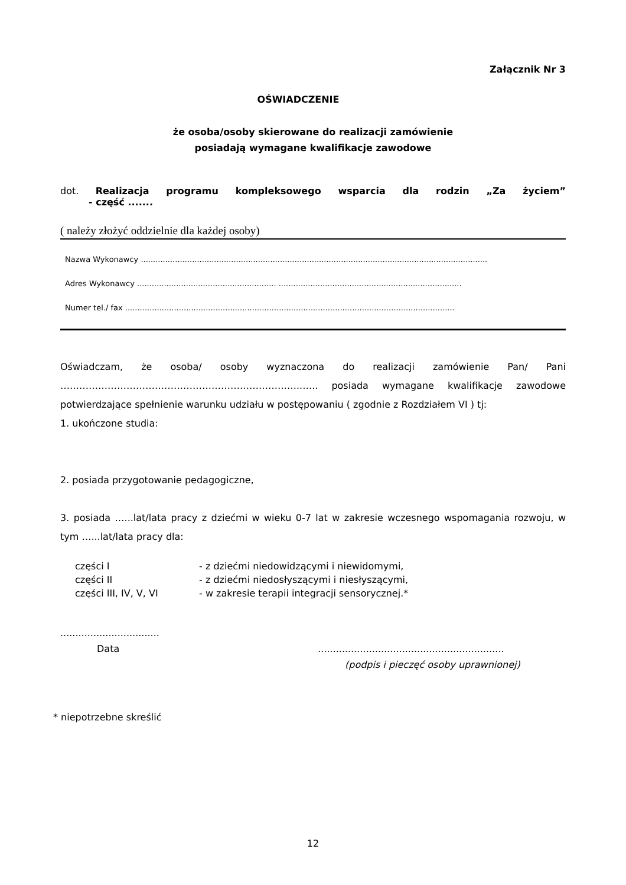Załącznik Nr 3
OŚWIADCZENIE
że osoba/osoby skierowane do realizacji zamówienie
posiadają wymagane kwalifikacje zawodowe
dot. Realizacja programu kompleksowego wsparcia dla rodzin „Za życiem”
- część .......
( należy złożyć oddzielnie dla każdej osoby)
Nazwa Wykonawcy ..............................................................................................................................................
Adres Wykonawcy ......................................................... ...........................................................................
Numer tel./ fax .......................................................................................................................................
Oświadczam, że osoba/ osoby wyznaczona do realizacji zamówienie Pan/ Pani …………………………………………………………………..….. posiada wymagane kwalifikacje zawodowe potwierdzające spełnienie warunku udziału w postępowaniu ( zgodnie z Rozdziałem VI ) tj:
1. ukończone studia:
2. posiada przygotowanie pedagogiczne,
3. posiada …...lat/lata pracy z dziećmi w wieku 0-7 lat w zakresie wczesnego wspomagania rozwoju, w tym …...lat/lata pracy dla:
części I - z dziećmi niedowidzącymi i niewidomymi,
części II - z dziećmi niedosłyszącymi i niesłyszącymi,
części III, IV, V, VI - w zakresie terapii integracji sensorycznej.*
.................................
Data..............................................................
(podpis i pieczęć osoby uprawnionej)
* niepotrzebne skreślić
12